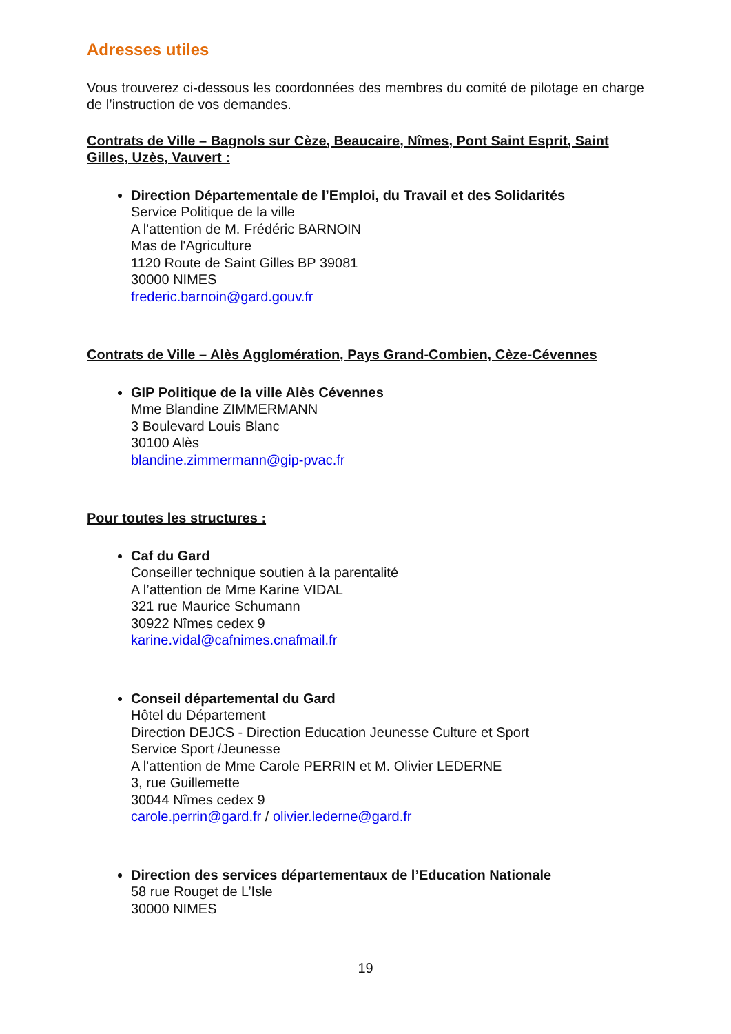Adresses utiles
Vous trouverez ci-dessous les coordonnées des membres du comité de pilotage en charge de l’instruction de vos demandes.
Contrats de Ville – Bagnols sur Cèze, Beaucaire, Nîmes, Pont Saint Esprit, Saint Gilles, Uzès, Vauvert :
Direction Départementale de l’Emploi, du Travail et des Solidarités
Service Politique de la ville
A l'attention de M. Frédéric BARNOIN
Mas de l'Agriculture
1120 Route de Saint Gilles BP 39081
30000 NIMES
frederic.barnoin@gard.gouv.fr
Contrats de Ville – Alès Agglomération, Pays Grand-Combien, Cèze-Cévennes
GIP Politique de la ville Alès Cévennes
Mme Blandine ZIMMERMANN
3 Boulevard Louis Blanc
30100 Alès
blandine.zimmermann@gip-pvac.fr
Pour toutes les structures :
Caf du Gard
Conseiller technique soutien à la parentalité
A l’attention de Mme Karine VIDAL
321 rue Maurice Schumann
30922 Nîmes cedex 9
karine.vidal@cafnimes.cnafmail.fr
Conseil départemental du Gard
Hôtel du Département
Direction DEJCS - Direction Education Jeunesse Culture et Sport
Service Sport /Jeunesse
A l'attention de Mme Carole PERRIN et M. Olivier LEDERNE
3, rue Guillemette
30044 Nîmes cedex 9
carole.perrin@gard.fr / olivier.lederne@gard.fr
Direction des services départementaux de l’Education Nationale
58 rue Rouget de L’Isle
30000 NIMES
19